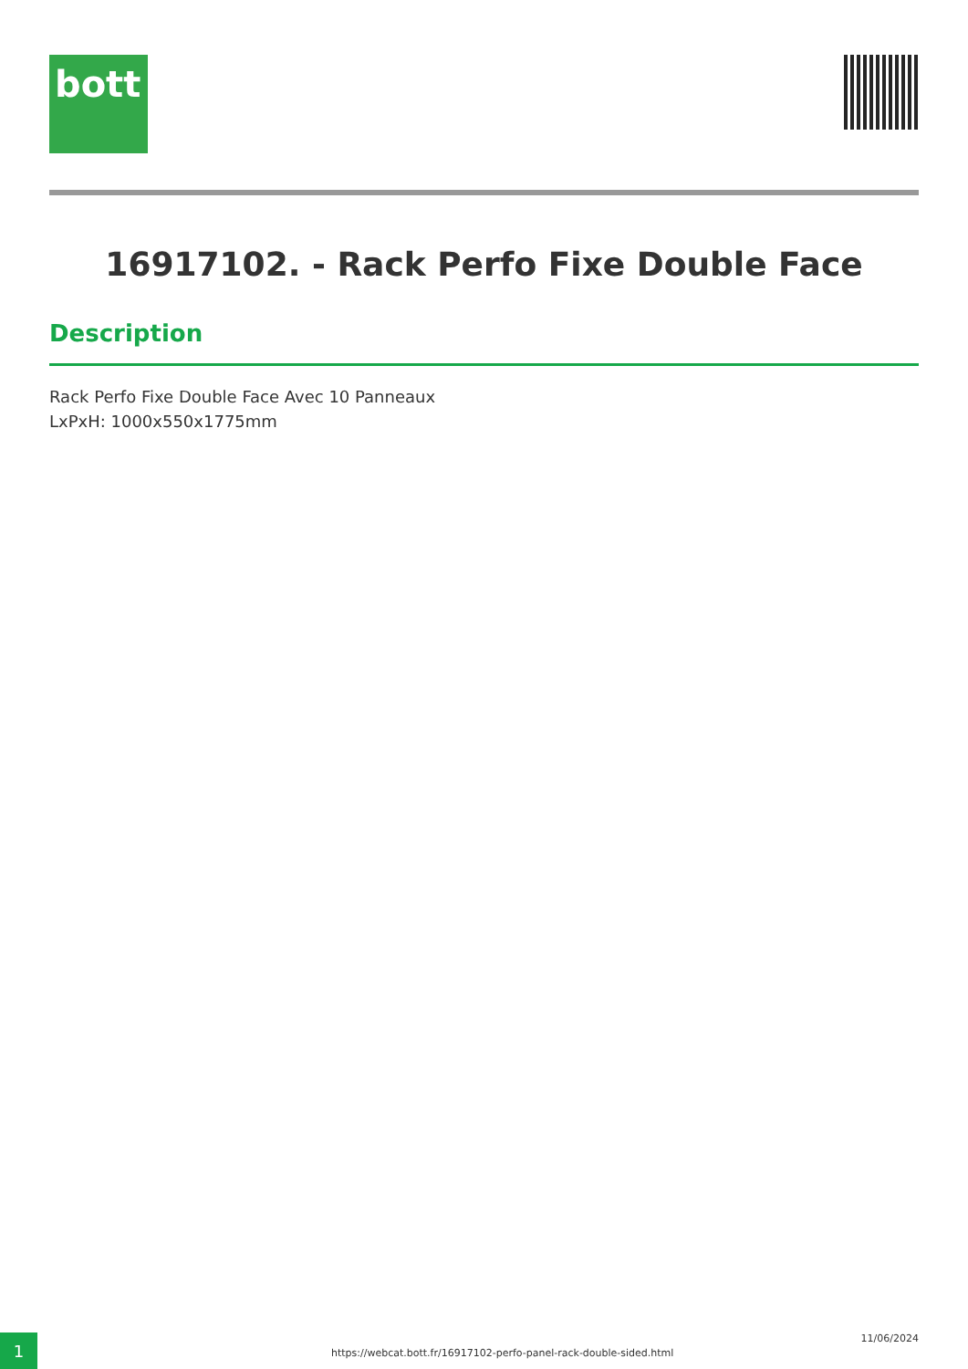bott
16917102. - Rack Perfo Fixe Double Face
Description
Rack Perfo Fixe Double Face Avec 10 Panneaux
LxPxH: 1000x550x1775mm
1
https://webcat.bott.fr/16917102-perfo-panel-rack-double-sided.html
11/06/2024